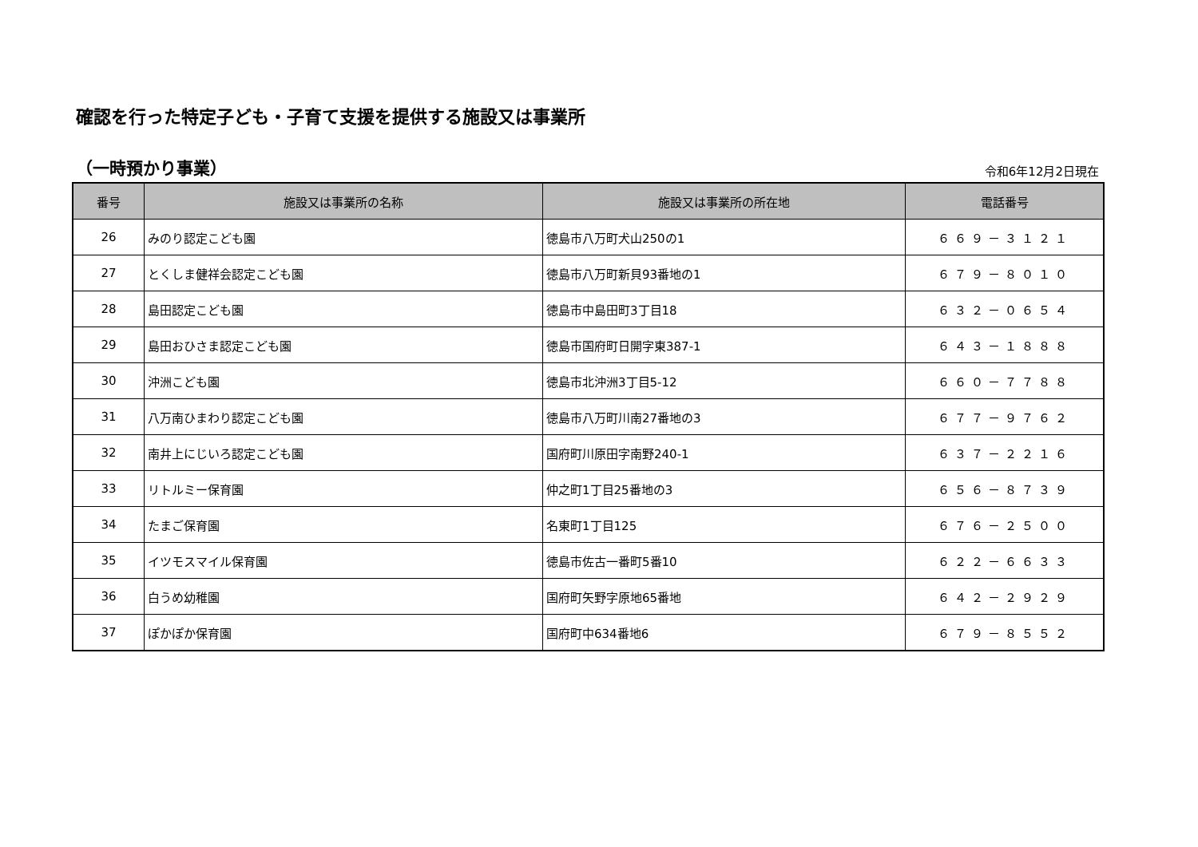確認を行った特定子ども・子育て支援を提供する施設又は事業所
（一時預かり事業） 令和6年12月2日現在
| 番号 | 施設又は事業所の名称 | 施設又は事業所の所在地 | 電話番号 |
| --- | --- | --- | --- |
| 26 | みのり認定こども園 | 徳島市八万町犬山250の1 | ６６９－３１２１ |
| 27 | とくしま健祥会認定こども園 | 徳島市八万町新貝93番地の1 | ６７９－８０１０ |
| 28 | 島田認定こども園 | 徳島市中島田町3丁目18 | ６３２－０６５４ |
| 29 | 島田おひさま認定こども園 | 徳島市国府町日開字東387-1 | ６４３－１８８８ |
| 30 | 沖洲こども園 | 徳島市北沖洲3丁目5-12 | ６６０－７７８８ |
| 31 | 八万南ひまわり認定こども園 | 徳島市八万町川南27番地の3 | ６７７－９７６２ |
| 32 | 南井上にじいろ認定こども園 | 国府町川原田字南野240-1 | ６３７－２２１６ |
| 33 | リトルミー保育園 | 仲之町1丁目25番地の3 | ６５６－８７３９ |
| 34 | たまご保育園 | 名東町1丁目125 | ６７６－２５００ |
| 35 | イツモスマイル保育園 | 徳島市佐古一番町5番10 | ６２２－６６３３ |
| 36 | 白うめ幼稚園 | 国府町矢野字原地65番地 | ６４２－２９２９ |
| 37 | ぽかぽか保育園 | 国府町中634番地6 | ６７９－８５５２ |